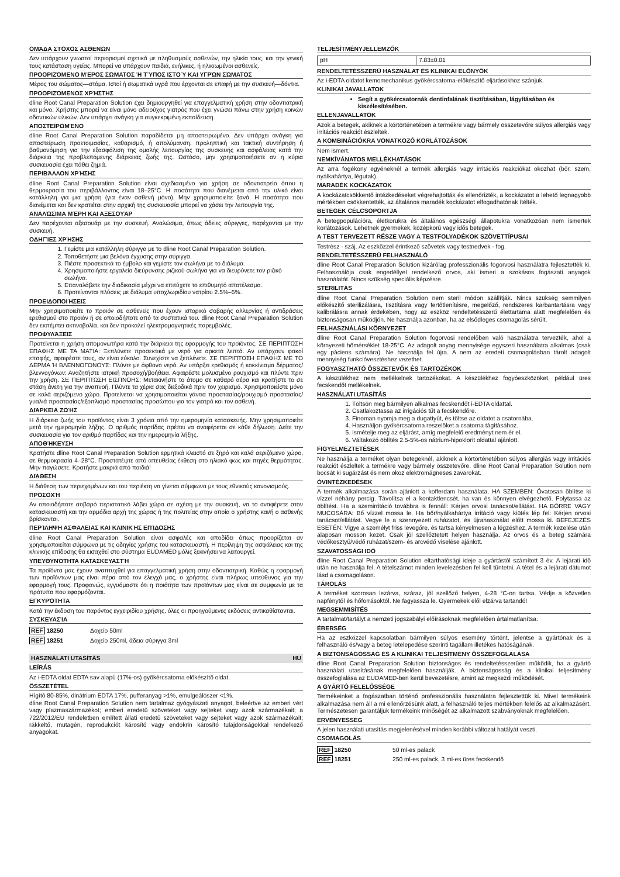ΟΜΆΔΑ ΣΤΌΧΟΣ ΑΣΘΕΝΏΝ
Δεν υπάρχουν γνωστοί περιορισμοί σχετικά με πληθυσμούς ασθενών, την ηλικία τους, και την γενική τους κατάσταση υγείας. Μπορεί να υπάρχουν παιδιά, ενήλικες, ή ηλικιωμένοι ασθενείς.
ΠΡΟΟΡΙΖΌΜΕΝΟ ΜΈΡΟΣ ΣΏΜΑΤΟΣ Ή ΤΎΠΟΣ ΙΣΤΟΎ ΚΑΙ ΥΓΡΏΝ ΣΏΜΑΤΟΣ
Μέρος του σώματος—στόμα. Ιστοί ή σωματικά υγρά που έρχονται σε επαφή με την συσκευή—δόντια.
ΠΡΟΟΡΙΖΌΜΕΝΟΣ ΧΡΉΣΤΗΣ
dline Root Canal Preparation Solution έχει δημιουργηθεί για επαγγελματική χρήση στην οδοντιατρική και μόνο. Χρήστης μπορεί να είναι μόνο αδειούχος γιατρός που έχει γνώσει πάνω στην χρήση κοινών οδοντικών υλικών. Δεν υπάρχει ανάγκη για συγκεκριμένη εκπαίδευση.
ΑΠΟΣΤΕΙΡΩΜΈΝΟ
dline Root Canal Preparation Solution παραδίδεται μη αποστειρωμένο. Δεν υπάρχει ανάγκη για αποστείρωση προετοιμασίας, καθαρισμό, ή απολύμανση, προληπτική και τακτική συντήρηση ή βαθμονόμηση για την εξασφάλιση της ομαλής λειτουργίας της συσκευής και ασφάλειας κατά την διάρκεια της προβλεπόμενης διάρκειας ζωής της. Ωστόσο, μην χρησιμοποιήσετε αν η κύρια συσκευασία έχει πάθει ζημιά.
ΠΕΡΙΒΆΛΛΟΝ ΧΡΉΣΗΣ
dline Root Canal Preparation Solution είναι σχεδιασμένο για χρήση σε οδοντιατρείο όπου η θερμοκρασία του περιβάλλοντος είναι 18–25°C. Η ποσότητα που διανέμεται από την υλικό είναι κατάλληλη για μια χρήση (για έναν ασθενή μόνο). Μην χρησιμοποιείτε ξανά. Η ποσότητα που διανέμεται και δεν κρατιέται στην αρχική της συσκευασία μπορεί να χάσει την λειτουργία της.
ΑΝΑΛΏΣΙΜΑ ΜΈΡΗ ΚΑΙ ΑΞΕΣΟΥΆΡ
Δεν παρέχονται αξεσουάρ με την συσκευή. Αναλώσιμα, όπως άδειες σύριγγες, παρέχονται με την συσκευή.
ΟΔΗΓΊΕΣ ΧΡΉΣΗΣ
1. Γεμίστε μια κατάλληλη σύριγγα με το dline Root Canal Preparation Solution.
2. Τοποθετήστε μια βελόνα έγχυσης στην σύριγγα.
3. Πιέστε προσεκτικά το έμβολο και γεμίστε τον σωλήνα με το διάλυμα.
4. Χρησιμοποιήστε εργαλεία διεύρυνσης ριζικού σωλήνα για να διευρύνετε τον ριζικό σωλήνα.
5. Επαναλάβετε την διαδικασία μέχρι να επιτύχετε το επιθυμητό αποτέλεσμα.
6. Προτείνονται πλύσεις με διάλυμα υποχλωριδίου νατρίου 2.5%–5%.
ΠΡΟΕΙΔΟΠΟΙΉΣΕΙΣ
Μην χρησιμοποιείτε το προϊόν σε ασθενείς που έχουν ιστορικό σοβαρής αλλεργίας ή αντιδράσεις ερεθισμού στο προϊόν ή σε οποιοδήποτε από τα συστατικά του. dline Root Canal Preparation Solution δεν εκπέμπει ακτινοβολία, και δεν προκαλεί ηλεκτρομαγνητικές παρεμβολές.
ΠΡΟΦΥΛΆΞΕΙΣ
Προτείνεται η χρήση απομονωτήρα κατά την διάρκεια της εφαρμογής του προϊόντος. ΣΕ ΠΕΡΙΠΤΩΣΗ ΕΠΑΦΗΣ ΜΕ ΤΑ ΜΑΤΙΑ: Ξεπλύνετε προσεκτικά με νερό για αρκετά λεπτά. Αν υπάρχουν φακοί επαφής, αφαιρέστε τους, αν είναι εύκολο. Συνεχίστε να ξεπλένετε. ΣΕ ΠΕΡΙΠΤΩΣΗ ΕΠΑΦΗΣ ΜΕ ΤΟ ΔΕΡΜΑ Ή ΒΛΕΝΝΟΓΟΝΟΥΣ: Πλύντε με άφθονο νερό. Αν υπάρξει ερεθισμός ή κοκκίνισμα δέρματος/βλεννογόνων: Αναζητήστε ιατρική προσοχή/βοήθεια. Αφαιρέστε μολυσμένο ρουχισμό και πλύντε πριν την χρήση. ΣΕ ΠΕΡΙΠΤΩΣΗ ΕΙΣΠΝΟΗΣ: Μετακινήστε το άτομο σε καθαρό αέρα και κρατήστε το σε στάση άνετη για την αναπνοή. Πλύντε τα χέρια σας διεξοδικά πριν τον χειρισμό. Χρησιμοποιείστε μόνο σε καλά αεριζόμενο χώρο. Προτείνεται να χρησιμοποιείται γάντια προστασίας/ρουχισμό προστασίας/γυαλιά προστασίας/εξοπλισμό προστασίας προσώπου για τον γιατρό και τον ασθενή.
ΔΙΆΡΚΕΙΑ ΖΩΉΣ
Η διάρκεια ζωής του προϊόντος είναι 3 χρόνια από την ημερομηνία κατασκευής. Μην χρησιμοποιείτε μετά την ημερομηνία λήξης. Ο αριθμός παρτίδας πρέπει να αναφέρεται σε κάθε δήλωση. Δείτε την συσκευασία για τον αριθμό παρτίδας και την ημερομηνία λήξης.
ΑΠΟΘΉΚΕΥΣΗ
Κρατήστε dline Root Canal Preparation Solution ερμητικά κλειστό σε ξηρό και καλά αεριζόμενο χώρο, σε θερμοκρασία 4–28°C. Προστατέψτε από απευθείας έκθεση στο ηλιακό φως και πηγές θερμότητας. Μην παγώσετε. Κρατήστε μακριά από παιδιά!
ΔΙΆΘΕΣΗ
Η διάθεση των περιεχομένων και του περιέκτη να γίνεται σύμφωνα με τους εθνικούς κανονισμούς.
ΠΡΟΣΟΧΉ
Αν οποιοδήποτε σοβαρό περιστατικό λάβει χώρα σε σχέση με την συσκευή, να το αναφέρετε στον κατασκευαστή και την αρμόδια αρχή της χώρας ή της πολιτείας στην οποία ο χρήστης και/ή ο ασθενής βρίσκονται.
ΠΕΡΊΛΗΨΗ ΑΣΦΆΛΕΙΑΣ ΚΑΙ ΚΛΙΝΙΚΉΣ ΕΠΊΔΟΣΗΣ
dline Root Canal Preparation Solution είναι ασφαλές και αποδίδει όπως προορίζεται αν χρησιμοποιείται σύμφωνα με τις οδηγίες χρήσης του κατασκευαστή. Η περίληψη της ασφάλειας και της κλινικής επίδοσης θα εισαχθεί στο σύστημα EUDAMED μόλις ξεκινήσει να λειτουργεί.
ΥΠΕΥΘΥΝΌΤΗΤΑ ΚΑΤΑΣΚΕΥΑΣΤΉ
Τα προϊόντα μας έχουν αναπτυχθεί για επαγγελματική χρήση στην οδοντιατρική. Καθώς η εφαρμογή των προϊόντων μας είναι πέρα από τον έλεγχό μας, ο χρήστης είναι πλήρως υπεύθυνος για την εφαρμογή τους. Προφανώς, εγγυόμαστε ότι η ποιότητα των προϊόντων μας είναι σε συμφωνία με τα πρότυπα που εφαρμόζονται.
ΕΓΚΥΡΌΤΗΤΑ
Κατά την έκδοση του παρόντος εγχειριδίου χρήσης, όλες οι προηγούμενες εκδόσεις αντικαθίστανται.
ΣΥΣΚΕΥΑΣΊΑ
| REF 18250 | Δοχείο 50ml |
| REF 18251 | Δοχείο 250ml, άδεια σύριγγα 3ml |
HASZNÁLATI UTASÍTÁS HU
LEÍRÁS
Az i-EDTA oldat EDTA sav alapú (17%-os) gyökércsatorna előkészítő oldat.
ÖSSZETÉTEL
Hígító 80-85%, dinátrium EDTA 17%, pufferanyag >1%, emulgeálószer <1%.
dline Root Canal Preparation Solution nem tartalmaz gyógyászati anyagot, beleértve az emberi vért vagy plazmaszármazékot; emberi eredetű szöveteket vagy sejteket vagy azok származékait; a 722/2012/EU rendeletben említett állati eredetű szöveteket vagy sejteket vagy azok származékait; rákkeltő, mutagén, reprodukciót károsító vagy endokrin károsító tulajdonságokkal rendelkező anyagokat.
TELJESÍTMÉNYJELLEMZŐK
| pH | 7.83±0.01 |
RENDELTETÉSSZERŰ HASZNÁLAT ÉS KLINIKAI ELŐNYÖK
Az i-EDTA oldatot kemomechanikus gyökércsatorna-előkészítő eljárásokhoz szánjuk.
KLINIKAI JAVALLATOK
Segít a gyökércsatornák dentinfalának tisztításában, lágyításában és kiszélesítésében.
ELLENJAVALLATOK
Azok a betegek, akiknek a kórtörténetében a termékre vagy bármely összetevőre súlyos allergiás vagy irritációs reakciót észleltek.
A KOMBINÁCIÓKRA VONATKOZÓ KORLÁTOZÁSOK
Nem ismert.
NEMKÍVÁNATOS MELLÉKHATÁSOK
Az arra fogékony egyéneknél a termék allergiás vagy irritációs reakciókat okozhat (bőr, szem, nyálkahártya, légutak).
MARADÉK KOCKÁZATOK
A kockázatcsökkentő intézkedéseket végrehajtották és ellenőrizték, a kockázatot a lehető legnagyobb mértékben csökkentették, az általános maradék kockázatot elfogadhatónak ítélték.
BETEGEK CÉLCSOPORTJA
A betegpopulációra, életkorukra és általános egészségi állapotukra vonatkozóan nem ismertek korlátozások. Lehetnek gyermekek, középkorú vagy idős betegek.
A TEST TERVEZETT RÉSZE VAGY A TESTFOLYADÉKOK SZÖVETTÍPUSAI
Testrész - száj. Az eszközzel érintkező szövetek vagy testnedvek - fog.
RENDELTETÉSSZERŰ FELHASZNÁLÓ
dline Root Canal Preparation Solution kizárólag professzionális fogorvosi használatra fejlesztették ki. Felhasználója csak engedéllyel rendelkező orvos, aki ismeri a szokásos fogászati anyagok használatát. Nincs szükség speciális képzésre.
STERILITÁS
dline Root Canal Preparation Solution nem steril módon szállítják. Nincs szükség semmilyen előkészítő sterilizálásra, tisztításra vagy fertőtlenítésre, megelőző, rendszeres karbantartásra vagy kalibrálásra annak érdekében, hogy az eszköz rendeltetésszerű élettartama alatt megfelelően és biztonságosan működjön. Ne használja azonban, ha az elsődleges csomagolás sérült.
FELHASZNÁLÁSI KÖRNYEZET
dline Root Canal Preparation Solution fogorvosi rendelőben való használatra tervezték, ahol a környezeti hőmérséklet 18-25°C. Az adagolt anyag mennyisége egyszeri használatra alkalmas (csak egy páciens számára). Ne használja fel újra. A nem az eredeti csomagolásban tárolt adagolt mennyiség funkcióvesztéshez vezethet.
FOGYASZTHATÓ ÖSSZETEVŐK ÉS TARTOZÉKOK
A készülékhez nem mellékelnek tartozékokat. A készülékhez fogyóeszközöket, például üres fecskendőt mellékelnek.
HASZNÁLATI UTASÍTÁS
1. Töltsön meg bármilyen alkalmas fecskendőt i-EDTA oldattal.
2. Csatlakoztassa az irrigációs tűt a fecskendőre.
3. Finoman nyomja meg a dugattyút, és töltse az oldatot a csatornába.
4. Használjon gyökércsatorna reszelőket a csatorna tágításához.
5. Ismételje meg az eljárást, amíg megfelelő eredményt nem ér el.
6. Váltakozó öblítés 2.5-5%-os nátrium-hipoklorit oldattal ajánlott.
FIGYELMEZTETÉSEK
Ne használja a terméket olyan betegeknél, akiknek a kórtörténetében súlyos allergiás vagy irritációs reakciót észleltek a termékre vagy bármely összetevőre. dline Root Canal Preparation Solution nem bocsát ki sugárzást és nem okoz elektromágneses zavarokat.
ÓVINTÉZKEDÉSEK
A termék alkalmazása során ajánlott a kofferdam használata. HA SZEMBEN: Óvatosan öblítse ki vízzel néhány percig. Távolítsa el a kontaktlencsét, ha van és könnyen elvégezhető. Folytassa az öblítést. Ha a szemirritáció továbbra is fennáll: Kérjen orvosi tanácsot/ellátást. HA BŐRRE VAGY MUCOSÁRA: Bő vízzel mossa le. Ha bőr/nyálkahártya irritáció vagy kiütés lép fel: Kérjen orvosi tanácsot/ellátást. Vegye le a szennyezett ruházatot, és újrahasználat előtt mossa ki. BEFEJEZÉS ESETÉN: Vigye a személyt friss levegőre, és tartsa kényelmesen a légzéshez. A termék kezelése után alaposan mosson kezet. Csak jól szellőztetett helyen használja. Az orvos és a beteg számára védőkesztyű/védő ruházat/szem- és arcvédő viselése ajánlott.
SZAVATOSSÁGI IDŐ
dline Root Canal Preparation Solution eltarthatósági ideje a gyártástól számított 3 év. A lejárati idő után ne használja fel. A tételszámot minden levelezésben fel kell tüntetni. A tétel és a lejárati dátumot lásd a csomagoláson.
TÁROLÁS
A terméket szorosan lezárva, száraz, jól szellőző helyen, 4-28 °C-on tartsa. Védje a közvetlen napfénytől és hőforrásoktól. Ne fagyassza le. Gyermekek elől elzárva tartandó!
MEGSEMMISÍTÉS
A tartalmat/tartályt a nemzeti jogszabályi előírásoknak megfelelően ártalmatlanítsa.
ÉBERSÉG
Ha az eszközzel kapcsolatban bármilyen súlyos esemény történt, jelentse a gyártónak és a felhasználó és/vagy a beteg letelepedése szerinti tagállam illetékes hatóságának.
A BIZTONSÁGOSSÁG ÉS A KLINIKAI TELJESÍTMÉNY ÖSSZEFOGLALÁSA
dline Root Canal Preparation Solution biztonságos és rendeltetésszerűen működik, ha a gyártó használati utasításának megfelelően használják. A biztonságosság és a klinikai teljesítmény összefoglalása az EUDAMED-ben kerül bevezetésre, amint az megkezdi működését.
A GYÁRTÓ FELELŐSSÉGE
Termékeinket a fogászatban történő professzionális használatra fejlesztettük ki. Mivel termékeink alkalmazása nem áll a mi ellenőrzésünk alatt, a felhasználó teljes mértékben felelős az alkalmazásért. Természetesen garantáljuk termékeink minőségét az alkalmazott szabványoknak megfelelően.
ÉRVÉNYESSÉG
A jelen használati utasítás megjelenésével minden korábbi változat hatályát veszti.
CSOMAGOLÁS
| REF 18250 | 50 ml-es palack |
| REF 18251 | 250 ml-es palack, 3 ml-es üres fecskendő |